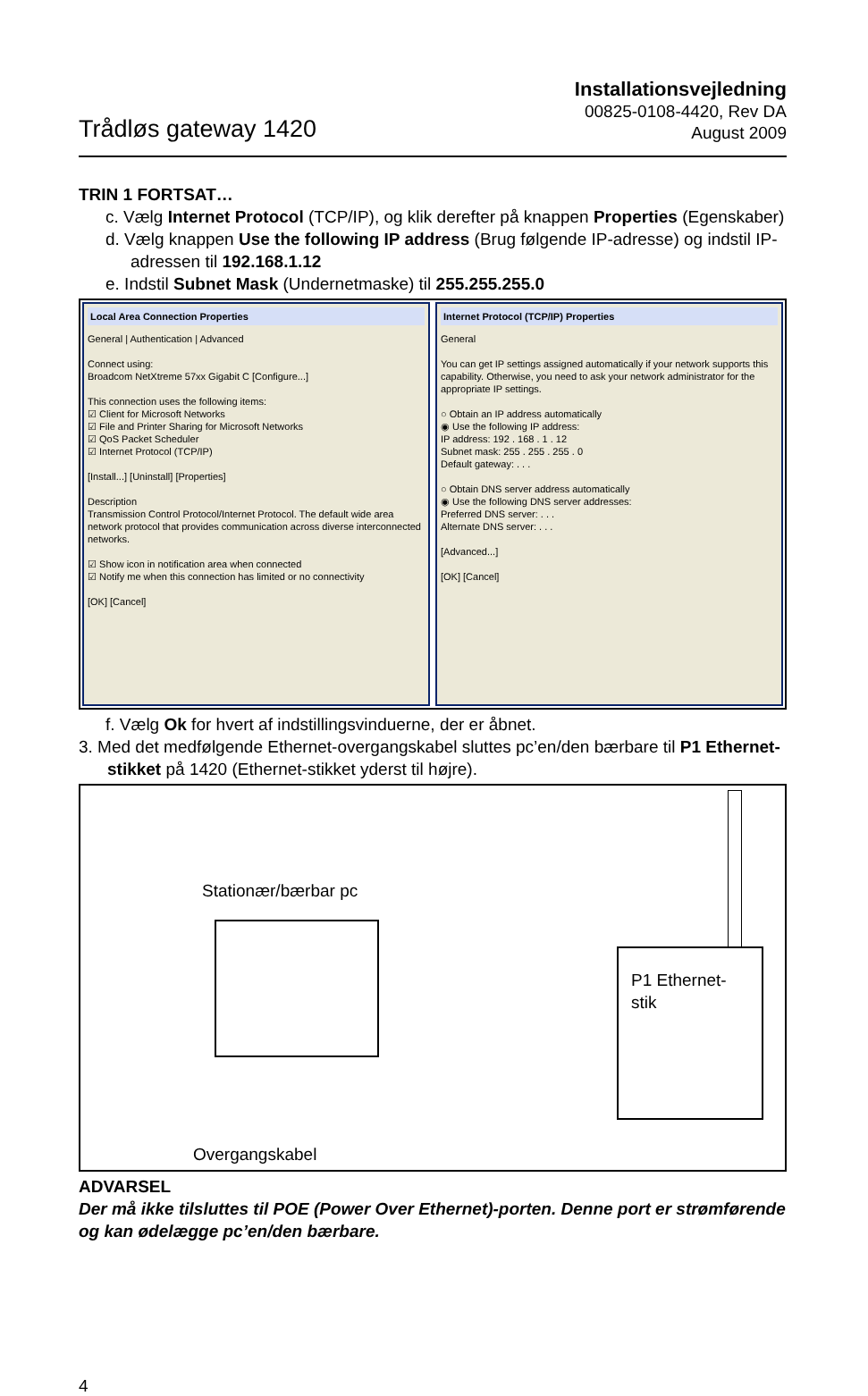Trådløs gateway 1420
Installationsvejledning
00825-0108-4420, Rev DA
August 2009
TRIN 1 FORTSAT…
c. Vælg Internet Protocol (TCP/IP), og klik derefter på knappen Properties (Egenskaber)
d. Vælg knappen Use the following IP address (Brug følgende IP-adresse) og indstil IP-adressen til 192.168.1.12
e. Indstil Subnet Mask (Undernetmaske) til 255.255.255.0
Local Area Connection Properties
General | Authentication | Advanced
Connect using:
Broadcom NetXtreme 57xx Gigabit C [Configure...]
This connection uses the following items:
☑ Client for Microsoft Networks
☑ File and Printer Sharing for Microsoft Networks
☑ QoS Packet Scheduler
☑ Internet Protocol (TCP/IP)
[Install...] [Uninstall] [Properties]
Description
Transmission Control Protocol/Internet Protocol. The default wide area network protocol that provides communication across diverse interconnected networks.
☑ Show icon in notification area when connected
☑ Notify me when this connection has limited or no connectivity
[OK] [Cancel]
Internet Protocol (TCP/IP) Properties
General
You can get IP settings assigned automatically if your network supports this capability. Otherwise, you need to ask your network administrator for the appropriate IP settings.
○ Obtain an IP address automatically
◉ Use the following IP address:
IP address: 192 . 168 . 1 . 12
Subnet mask: 255 . 255 . 255 . 0
Default gateway: . . .
○ Obtain DNS server address automatically
◉ Use the following DNS server addresses:
Preferred DNS server: . . .
Alternate DNS server: . . .
[Advanced...]
[OK] [Cancel]
f. Vælg Ok for hvert af indstillingsvinduerne, der er åbnet.
3. Med det medfølgende Ethernet-overgangskabel sluttes pc’en/den bærbare til P1 Ether­net-stikket på 1420 (Ethernet-stikket yderst til højre).
Stationær/bærbar pc
P1 Ethernet-
stik
Overgangskabel
ADVARSEL
Der må ikke tilsluttes til POE (Power Over Ethernet)-porten. Denne port er strømfø­rende og kan ødelægge pc’en/den bærbare.
4